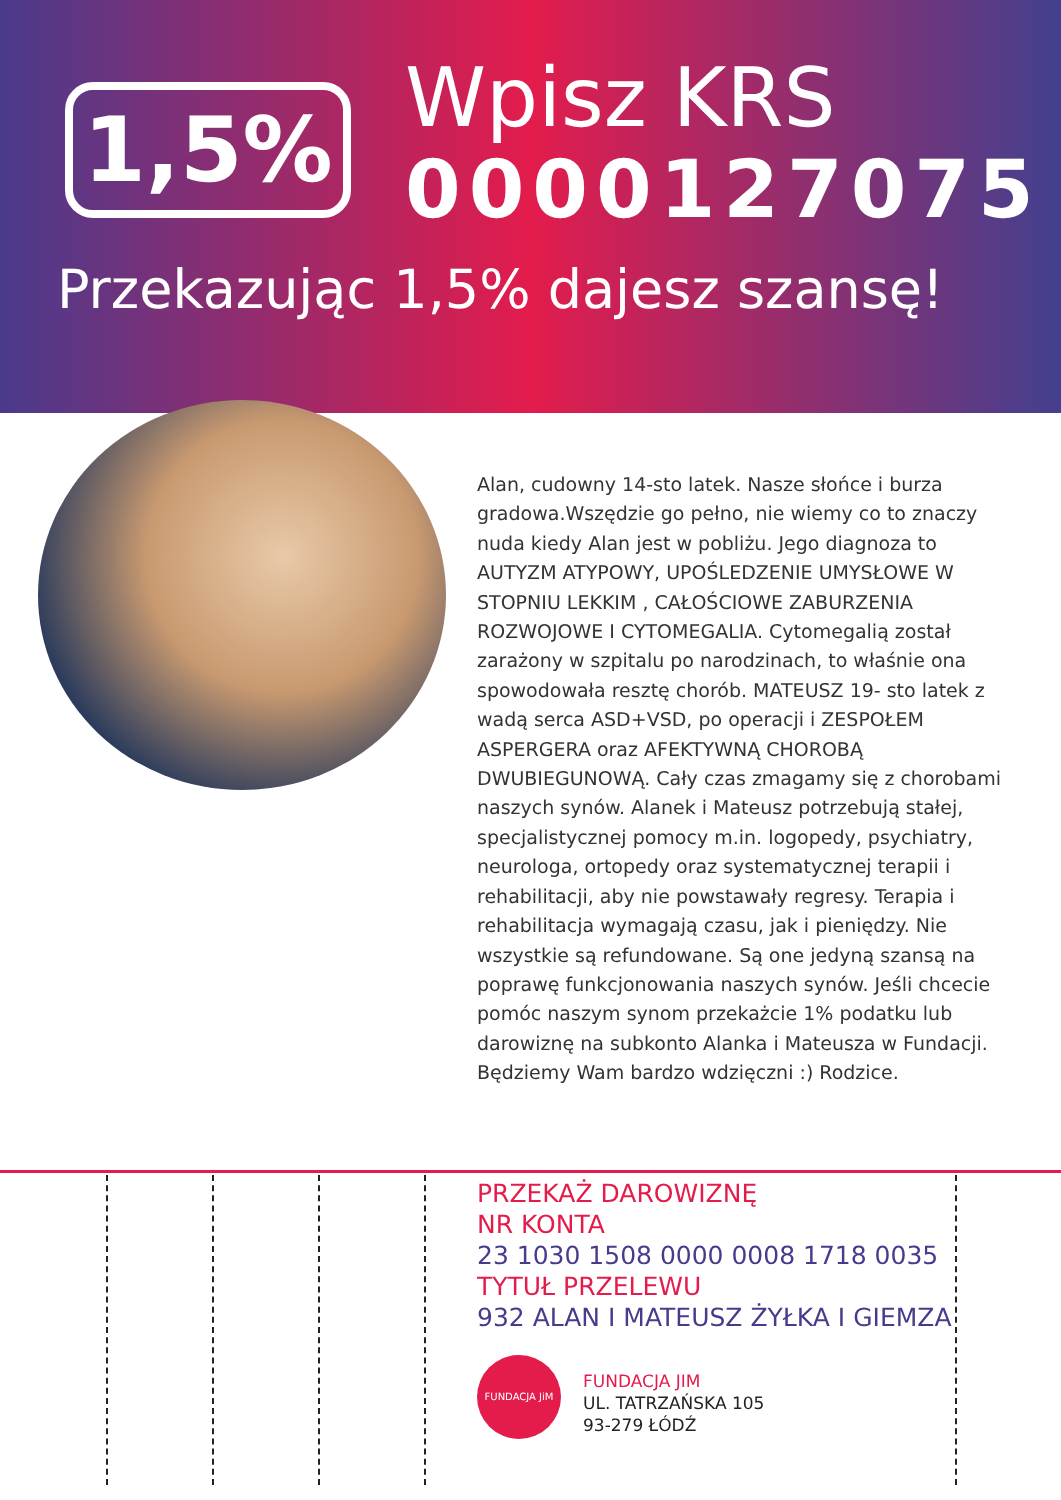1,5%
Wpisz KRS
0000127075
Przekazując 1,5% dajesz szansę!
Alan, cudowny 14-sto latek. Nasze słońce i burza gradowa.Wszędzie go pełno, nie wiemy co to znaczy nuda kiedy Alan jest w pobliżu. Jego diagnoza to AUTYZM ATYPOWY, UPOŚLEDZENIE UMYSŁOWE W STOPNIU LEKKIM , CAŁOŚCIOWE ZABURZENIA ROZWOJOWE I CYTOMEGALIA. Cytomegalią został zarażony w szpitalu po narodzinach, to właśnie ona spowodowała resztę chorób. MATEUSZ 19- sto latek z wadą serca ASD+VSD, po operacji i ZESPOŁEM ASPERGERA oraz AFEKTYWNĄ CHOROBĄ DWUBIEGUNOWĄ. Cały czas zmagamy się z chorobami naszych synów. Alanek i Mateusz potrzebują stałej, specjalistycznej pomocy m.in. logopedy, psychiatry, neurologa, ortopedy oraz systematycznej terapii i rehabilitacji, aby nie powstawały regresy. Terapia i rehabilitacja wymagają czasu, jak i pieniędzy. Nie wszystkie są refundowane. Są one jedyną szansą na poprawę funkcjonowania naszych synów. Jeśli chcecie pomóc naszym synom przekażcie 1% podatku lub darowiznę na subkonto Alanka i Mateusza w Fundacji. Będziemy Wam bardzo wdzięczni :) Rodzice.
PRZEKAŻ DAROWIZNĘ
NR KONTA
23 1030 1508 0000 0008 1718 0035
TYTUŁ PRZELEWU
932 ALAN I MATEUSZ ŻYŁKA I GIEMZA
FUNDACJA JiM
FUNDACJA JIM
UL. TATRZAŃSKA 105
93-279 ŁÓDŹ